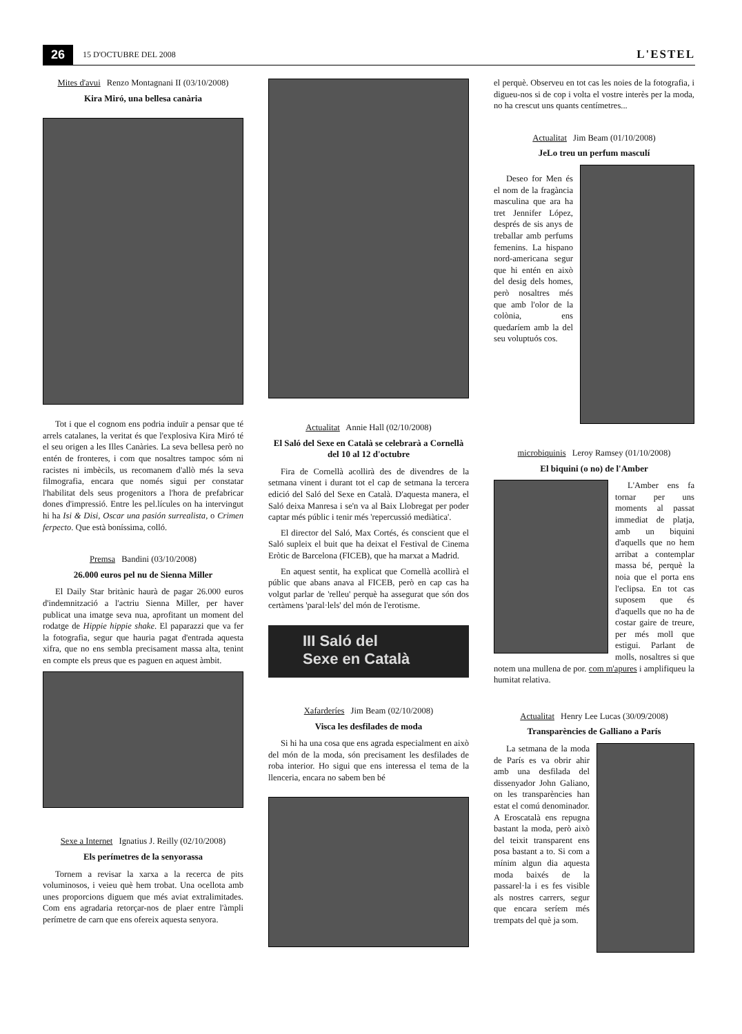26 15 D'OCTUBRE DEL 2008 L'ESTEL
Mites d'avui Renzo Montagnani II (03/10/2008)
Kira Miró, una bellesa canària
Tot i que el cognom ens podria induïr a pensar que té arrels catalanes, la veritat és que l'explosiva Kira Miró té el seu origen a les Illes Canàries. La seva bellesa però no entén de fronteres, i com que nosaltres tampoc sóm ni racistes ni imbècils, us recomanem d'allò més la seva filmografia, encara que només sigui per constatar l'habilitat dels seus progenitors a l'hora de prefabricar dones d'impressió. Entre les pel.lícules on ha intervingut hi ha Isi & Disi, Oscar una pasión surrealista, o Crimen ferpecto. Que està boníssima, colló.
Premsa Bandini (03/10/2008)
26.000 euros pel nu de Sienna Miller
El Daily Star britànic haurà de pagar 26.000 euros d'indemnització a l'actriu Sienna Miller, per haver publicat una imatge seva nua, aprofitant un moment del rodatge de Hippie hippie shake. El paparazzi que va fer la fotografia, segur que hauria pagat d'entrada aquesta xifra, que no ens sembla precisament massa alta, tenint en compte els preus que es paguen en aquest àmbit.
Sexe a Internet Ignatius J. Reilly (02/10/2008)
Els perímetres de la senyorassa
Tornem a revisar la xarxa a la recerca de pits voluminosos, i veieu què hem trobat. Una ocellota amb unes proporcions diguem que més aviat extralimitades. Com ens agradaria retorçar-nos de plaer entre l'àmpli perímetre de carn que ens ofereix aquesta senyora.
Actualitat Annie Hall (02/10/2008)
El Saló del Sexe en Català se celebrarà a Cornellà del 10 al 12 d'octubre
Fira de Cornellà acollirà des de divendres de la setmana vinent i durant tot el cap de setmana la tercera edició del Saló del Sexe en Català. D'aquesta manera, el Saló deixa Manresa i se'n va al Baix Llobregat per poder captar més públic i tenir més 'repercussió mediàtica'.
El director del Saló, Max Cortés, és conscient que el Saló supleix el buit que ha deixat el Festival de Cinema Eròtic de Barcelona (FICEB), que ha marxat a Madrid.
En aquest sentit, ha explicat que Cornellà acollirà el públic que abans anava al FICEB, però en cap cas ha volgut parlar de 'relleu' perquè ha assegurat que són dos certàmens 'paral·lels' del món de l'erotisme.
III Saló del
Sexe en Català
Xafarderíes Jim Beam (02/10/2008)
Visca les desfilades de moda
Si hi ha una cosa que ens agrada especialment en això del món de la moda, són precisament les desfilades de roba interior. Ho sigui que ens interessa el tema de la llenceria, encara no sabem ben bé
el perquè. Observeu en tot cas les noies de la fotografia, i digueu-nos si de cop i volta el vostre interès per la moda, no ha crescut uns quants centímetres...
Actualitat Jim Beam (01/10/2008)
JeLo treu un perfum masculí
Deseo for Men és el nom de la fragància masculina que ara ha tret Jennifer López, després de sis anys de treballar amb perfums femenins. La hispano nord-americana segur que hi entén en això del desig dels homes, però nosaltres més que amb l'olor de la colònia, ens quedaríem amb la del seu voluptuós cos.
microbiquinis Leroy Ramsey (01/10/2008)
El biquini (o no) de l'Amber
L'Amber ens fa tornar per uns moments al passat immediat de platja, amb un biquini d'aquells que no hem arribat a contemplar massa bé, perquè la noia que el porta ens l'eclipsa. En tot cas suposem que és d'aquells que no ha de costar gaire de treure, per més moll que estigui. Parlant de molls, nosaltres si que notem una mullena de por. com m'apures i amplifiqueu la humitat relativa.
Actualitat Henry Lee Lucas (30/09/2008)
Transparències de Galliano a París
La setmana de la moda de París es va obrir ahir amb una desfilada del dissenyador John Galiano, on les transparències han estat el comú denominador. A Eroscatalà ens repugna bastant la moda, però això del teixit transparent ens posa bastant a to. Si com a mínim algun dia aquesta moda baixés de la passarel·la i es fes visible als nostres carrers, segur que encara seríem més trempats del què ja som.